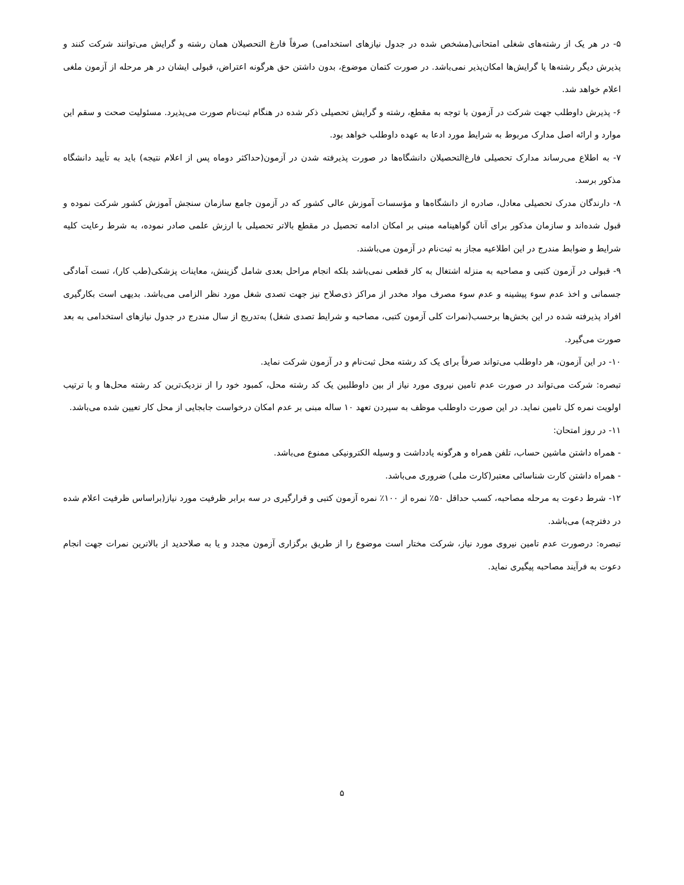۵- در هر یک از رشته‌های شغلی امتحانی(مشخص شده در جدول نیازهای استخدامی) صرفاً فارغ التحصیلان همان رشته و گرایش می‌توانند شرکت کنند و پذیرش دیگر رشته‌ها یا گرایش‌ها امکان‌پذیر نمی‌باشد. در صورت کتمان موضوع، بدون داشتن حق هرگونه اعتراض، قبولی ایشان در هر مرحله از آزمون ملغی اعلام خواهد شد.
۶- پذیرش داوطلب جهت شرکت در آزمون با توجه به مقطع، رشته و گرایش تحصیلی ذکر شده در هنگام ثبت‌نام صورت می‌پذیرد. مسئولیت صحت و سقم این موارد و ارائه اصل مدارک مربوط به شرایط مورد ادعا به عهده داوطلب خواهد بود.
۷- به اطلاع می‌رساند مدارک تحصیلی فارغ‌التحصیلان دانشگاه‌ها در صورت پذیرفته شدن در آزمون(حداکثر دوماه پس از اعلام نتیجه) باید به تأیید دانشگاه مذکور برسد.
۸- دارندگان مدرک تحصیلی معادل، صادره از دانشگاه‌ها و مؤسسات آموزش عالی کشور که در آزمون جامع سازمان سنجش آموزش کشور شرکت نموده و قبول شده‌اند و سازمان مذکور برای آنان گواهینامه مبنی بر امکان ادامه تحصیل در مقطع بالاتر تحصیلی با ارزش علمی صادر نموده، به شرط رعایت کلیه شرایط و ضوابط مندرج در این اطلاعیه مجاز به ثبت‌نام در آزمون می‌باشند.
۹- قبولی در آزمون کتبی و مصاحبه به منزله اشتغال به کار قطعی نمی‌باشد بلکه انجام مراحل بعدی شامل گزینش، معاینات پزشکی(طب کار)، تست آمادگی جسمانی و اخذ عدم سوء پیشینه و عدم سوء مصرف مواد مخدر از مراکز ذی‌صلاح نیز جهت تصدی شغل مورد نظر الزامی می‌باشد. بدیهی است بکارگیری افراد پذیرفته شده در این بخش‌ها برحسب(نمرات کلی آزمون کتبی، مصاحبه و شرایط تصدی شغل) به‌تدریج از سال مندرج در جدول نیازهای استخدامی به بعد صورت می‌گیرد.
۱۰- در این آزمون، هر داوطلب می‌تواند صرفاً برای یک کد رشته محل ثبت‌نام و در آزمون شرکت نماید.
تبصره: شرکت می‌تواند در صورت عدم تامین نیروی مورد نیاز از بین داوطلبین یک کد رشته محل، کمبود خود را از نزدیک‌ترین کد رشته محل‌ها و با ترتیب اولویت نمره کل تامین نماید. در این صورت داوطلب موظف به سپردن تعهد ۱۰ ساله مبنی بر عدم امکان درخواست جابجایی از محل کار تعیین شده می‌باشد.
۱۱- در روز امتحان:
- همراه داشتن ماشین حساب، تلفن همراه و هرگونه یادداشت و وسیله الکترونیکی ممنوع می‌باشد.
- همراه داشتن کارت شناسائی معتبر(کارت ملی) ضروری می‌باشد.
۱۲- شرط دعوت به مرحله مصاحبه، کسب حداقل ۵۰٪ نمره از ۱۰۰٪ نمره آزمون کتبی و قرارگیری در سه برابر ظرفیت مورد نیاز(براساس ظرفیت اعلام شده در دفترچه) می‌باشد.
تبصره: درصورت عدم تامین نیروی مورد نیاز، شرکت مختار است موضوع را از طریق برگزاری آزمون مجدد و یا به صلاحدید از بالاترین نمرات جهت انجام دعوت به فرآیند مصاحبه پیگیری نماید.
۵